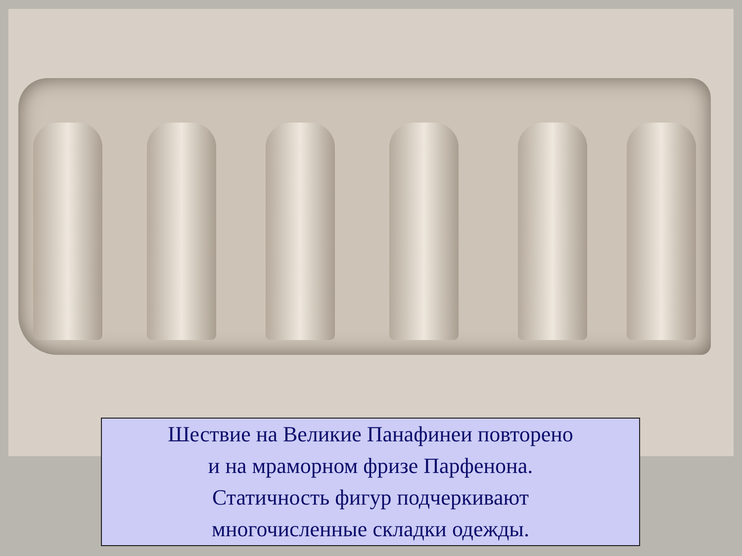Шествие на Великие Панафинеи повторено
и на мраморном фризе Парфенона.
Статичность фигур подчеркивают
многочисленные складки одежды.